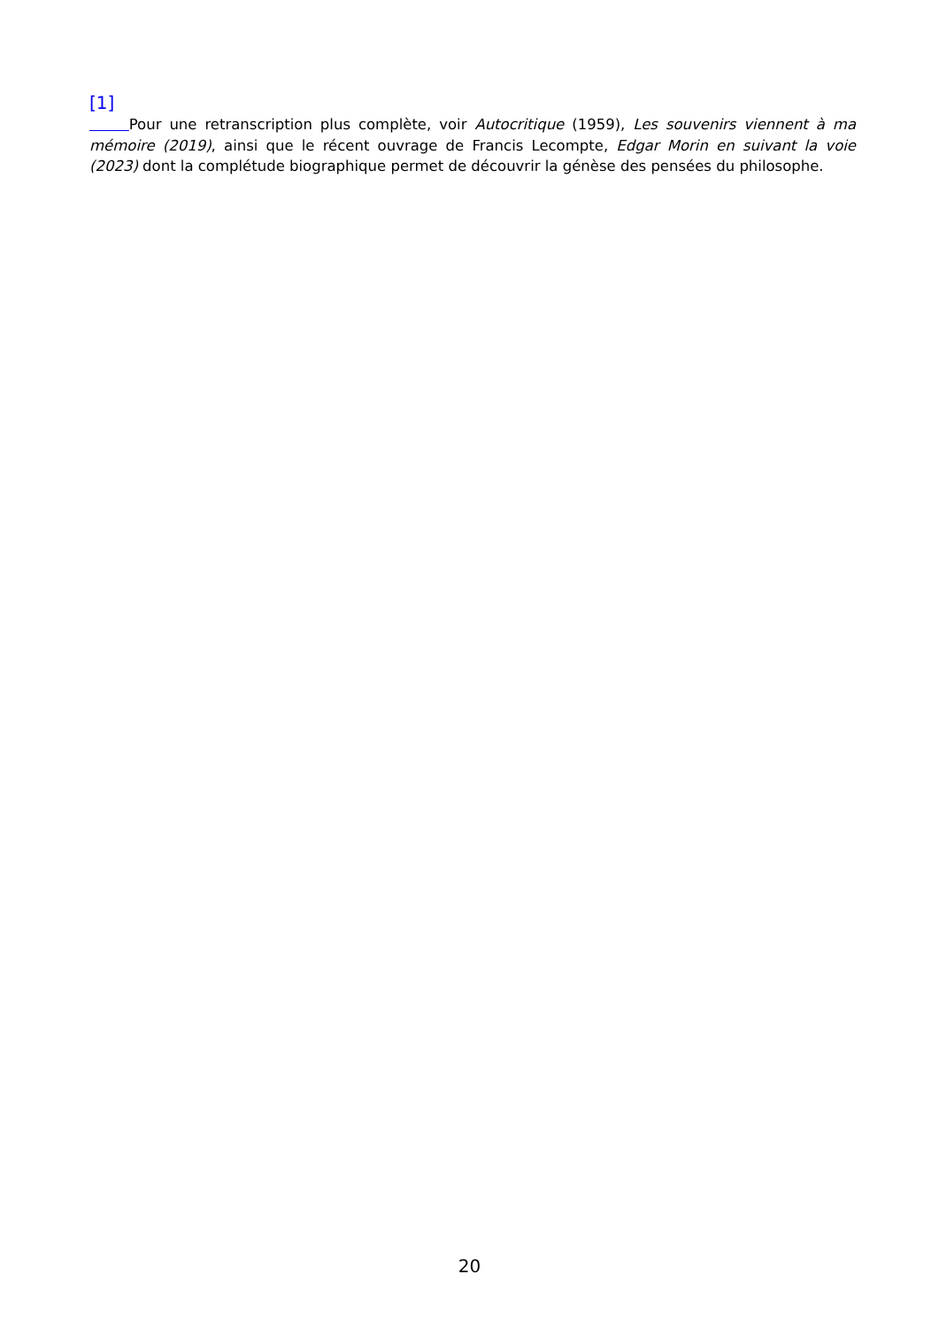[1]
Pour une retranscription plus complète, voir Autocritique (1959), Les souvenirs viennent à ma mémoire (2019), ainsi que le récent ouvrage de Francis Lecompte, Edgar Morin en suivant la voie (2023) dont la complétude biographique permet de découvrir la génèse des pensées du philosophe.
20